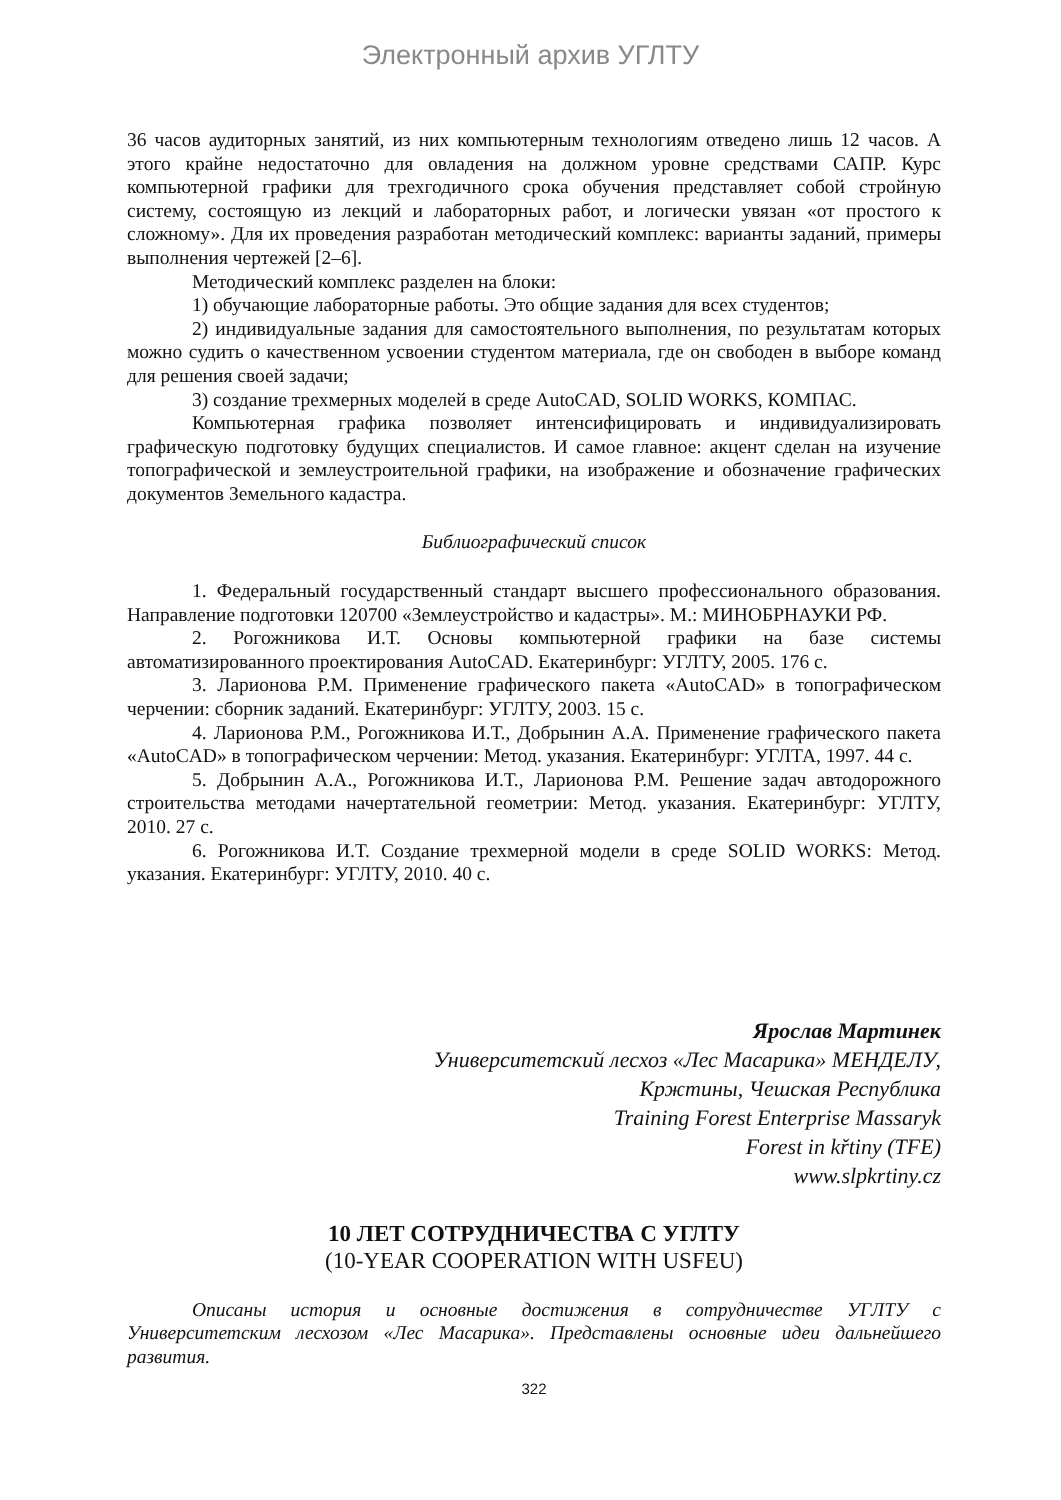Электронный архив УГЛТУ
36 часов аудиторных занятий, из них компьютерным технологиям отведено лишь 12 часов. А этого крайне недостаточно для овладения на должном уровне средствами САПР. Курс компьютерной графики для трехгодичного срока обучения представляет собой стройную систему, состоящую из лекций и лабораторных работ, и логически увязан «от простого к сложному». Для их проведения разработан методический комплекс: варианты заданий, примеры выполнения чертежей [2–6].
Методический комплекс разделен на блоки:
1) обучающие лабораторные работы. Это общие задания для всех студентов;
2) индивидуальные задания для самостоятельного выполнения, по результатам которых можно судить о качественном усвоении студентом материала, где он свободен в выборе команд для решения своей задачи;
3) создание трехмерных моделей в среде AutoCAD, SOLID WORKS, КОМПАС.
Компьютерная графика позволяет интенсифицировать и индивидуализировать графическую подготовку будущих специалистов. И самое главное: акцент сделан на изучение топографической и землеустроительной графики, на изображение и обозначение графических документов Земельного кадастра.
Библиографический список
1. Федеральный государственный стандарт высшего профессионального образования. Направление подготовки 120700 «Землеустройство и кадастры». М.: МИНОБРНАУКИ РФ.
2. Рогожникова И.Т. Основы компьютерной графики на базе системы автоматизированного проектирования AutoCAD. Екатеринбург: УГЛТУ, 2005. 176 с.
3. Ларионова Р.М. Применение графического пакета «AutoCAD» в топографическом черчении: сборник заданий. Екатеринбург: УГЛТУ, 2003. 15 с.
4. Ларионова Р.М., Рогожникова И.Т., Добрынин А.А. Применение графического пакета «AutoCAD» в топографическом черчении: Метод. указания. Екатеринбург: УГЛТА, 1997. 44 с.
5. Добрынин А.А., Рогожникова И.Т., Ларионова Р.М. Решение задач автодорожного строительства методами начертательной геометрии: Метод. указания. Екатеринбург: УГЛТУ, 2010. 27 с.
6. Рогожникова И.Т. Создание трехмерной модели в среде SOLID WORKS: Метод. указания. Екатеринбург: УГЛТУ, 2010. 40 с.
Ярослав Мартинек
Университетский лесхоз «Лес Масарика» МЕНДЕЛУ,
Кржтины, Чешская Республика
Training Forest Enterprise Massaryk
Forest in křtiny (TFE)
www.slpkrtiny.cz
10 ЛЕТ СОТРУДНИЧЕСТВА С УГЛТУ
(10-YEAR COOPERATION WITH USFEU)
Описаны история и основные достижения в сотрудничестве УГЛТУ с Университетским лесхозом «Лес Масарика». Представлены основные идеи дальнейшего развития.
322